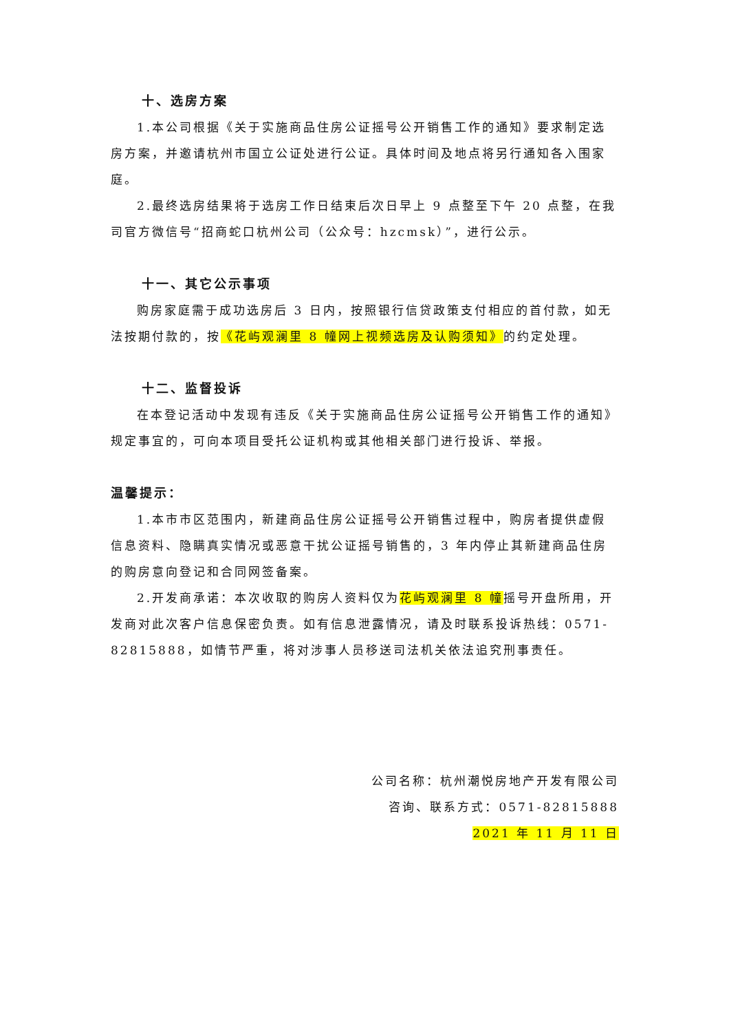十、选房方案
1.本公司根据《关于实施商品住房公证摇号公开销售工作的通知》要求制定选房方案，并邀请杭州市国立公证处进行公证。具体时间及地点将另行通知各入围家庭。
2.最终选房结果将于选房工作日结束后次日早上 9 点整至下午 20 点整，在我司官方微信号“招商蛇口杭州公司（公众号：hzcmsk）”，进行公示。
十一、其它公示事项
购房家庭需于成功选房后 3 日内，按照银行信贷政策支付相应的首付款，如无法按期付款的，按《花屿观澜里 8 幢网上视频选房及认购须知》的约定处理。
十二、监督投诉
在本登记活动中发现有违反《关于实施商品住房公证摇号公开销售工作的通知》规定事宜的，可向本项目受托公证机构或其他相关部门进行投诉、举报。
温馨提示：
1.本市市区范围内，新建商品住房公证摇号公开销售过程中，购房者提供虚假信息资料、隐瞒真实情况或恶意干扰公证摇号销售的，3 年内停止其新建商品住房的购房意向登记和合同网签备案。
2.开发商承诺：本次收取的购房人资料仅为花屿观澜里 8 幢摇号开盘所用，开发商对此次客户信息保密负责。如有信息泄露情况，请及时联系投诉热线：0571-82815888，如情节严重，将对涉事人员移送司法机关依法追究刑事责任。
公司名称：杭州潮悦房地产开发有限公司
咨询、联系方式：0571-82815888
2021 年 11 月 11 日